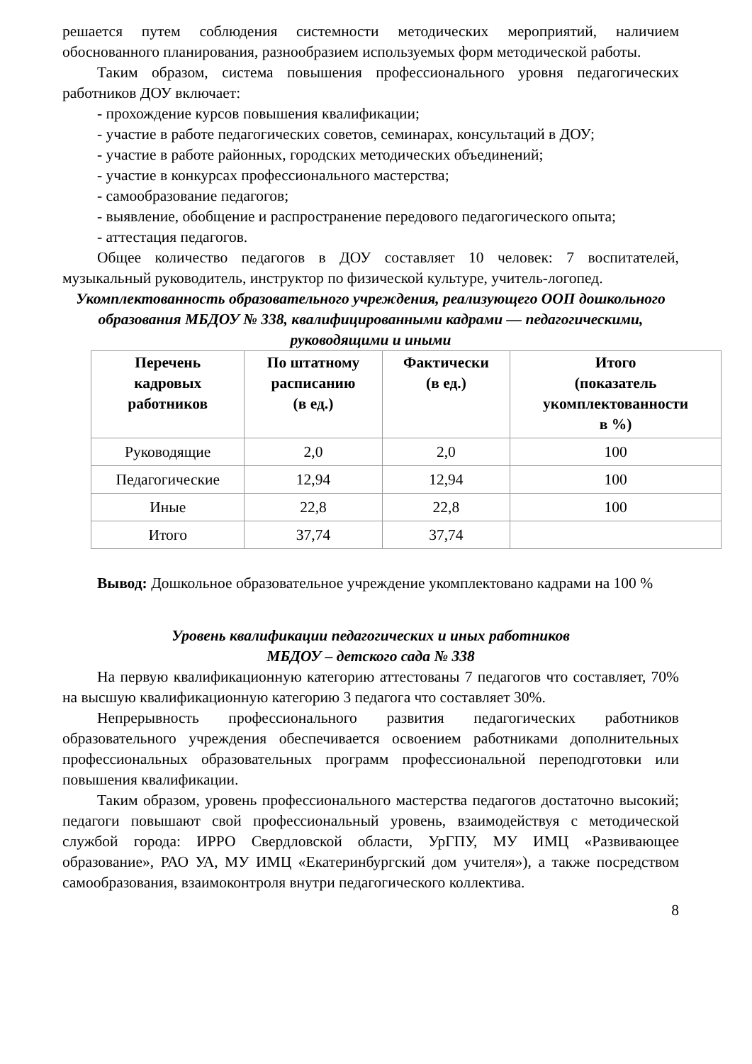решается путем соблюдения системности методических мероприятий, наличием обоснованного планирования, разнообразием используемых форм методической работы.
Таким образом, система повышения профессионального уровня педагогических работников ДОУ включает:
- прохождение курсов повышения квалификации;
- участие в работе педагогических советов, семинарах, консультаций в ДОУ;
- участие в работе районных, городских методических объединений;
- участие в конкурсах профессионального мастерства;
- самообразование педагогов;
- выявление, обобщение и распространение передового педагогического опыта;
- аттестация педагогов.
Общее количество педагогов в ДОУ составляет 10 человек: 7 воспитателей, музыкальный руководитель, инструктор по физической культуре, учитель-логопед.
Укомплектованность образовательного учреждения, реализующего ООП дошкольного образования МБДОУ № 338, квалифицированными кадрами — педагогическими, руководящими и иными
| Перечень кадровых работников | По штатному расписанию (в ед.) | Фактически (в ед.) | Итого (показатель укомплектованности в %) |
| --- | --- | --- | --- |
| Руководящие | 2,0 | 2,0 | 100 |
| Педагогические | 12,94 | 12,94 | 100 |
| Иные | 22,8 | 22,8 | 100 |
| Итого | 37,74 | 37,74 | |
Вывод: Дошкольное образовательное учреждение укомплектовано кадрами на 100 %
Уровень квалификации педагогических и иных работников
МБДОУ – детского сада № 338
На первую квалификационную категорию аттестованы 7 педагогов что составляет, 70% на высшую квалификационную категорию 3 педагога что составляет 30%.
Непрерывность профессионального развития педагогических работников образовательного учреждения обеспечивается освоением работниками дополнительных профессиональных образовательных программ профессиональной переподготовки или повышения квалификации.
Таким образом, уровень профессионального мастерства педагогов достаточно высокий; педагоги повышают свой профессиональный уровень, взаимодействуя с методической службой города: ИРРО Свердловской области, УрГПУ, МУ ИМЦ «Развивающее образование», РАО УА, МУ ИМЦ «Екатеринбургский дом учителя»), а также посредством самообразования, взаимоконтроля внутри педагогического коллектива.
8